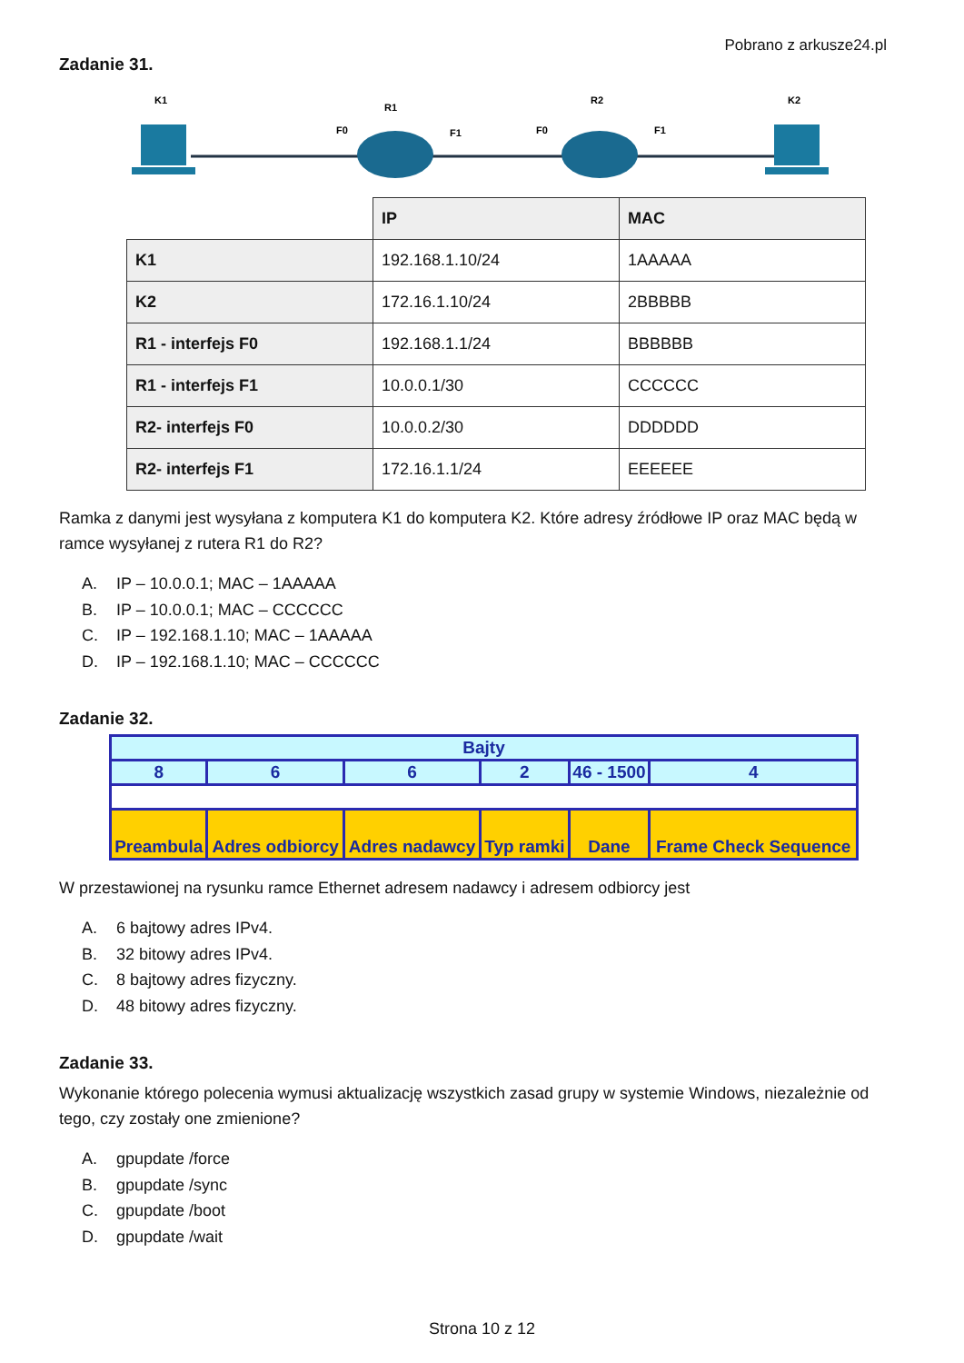Pobrano z arkusze24.pl
Zadanie 31.
K1
R1
R2
K2
F0
F1
F0
F1
| | IP | MAC |
| K1 | 192.168.1.10/24 | 1AAAAA |
| K2 | 172.16.1.10/24 | 2BBBBB |
| R1 - interfejs F0 | 192.168.1.1/24 | BBBBBB |
| R1 - interfejs F1 | 10.0.0.1/30 | CCCCCC |
| R2- interfejs F0 | 10.0.0.2/30 | DDDDDD |
| R2- interfejs F1 | 172.16.1.1/24 | EEEEEE |
Ramka z danymi jest wysyłana z komputera K1 do komputera K2. Które adresy źródłowe IP oraz MAC będą w ramce wysyłanej z rutera R1 do R2?
A. IP – 10.0.0.1; MAC – 1AAAAA
B. IP – 10.0.0.1; MAC – CCCCCC
C. IP – 192.168.1.10; MAC – 1AAAAA
D. IP – 192.168.1.10; MAC – CCCCCC
Zadanie 32.
| Bajty | | | | | |
| 8 | 6 | 6 | 2 | 46 - 1500 | 4 |
| Preambula | Adres odbiorcy | Adres nadawcy | Typ ramki | Dane | Frame Check Sequence |
W przestawionej na rysunku ramce Ethernet adresem nadawcy i adresem odbiorcy jest
A. 6 bajtowy adres IPv4.
B. 32 bitowy adres IPv4.
C. 8 bajtowy adres fizyczny.
D. 48 bitowy adres fizyczny.
Zadanie 33.
Wykonanie którego polecenia wymusi aktualizację wszystkich zasad grupy w systemie Windows, niezależnie od tego, czy zostały one zmienione?
A. gpupdate /force
B. gpupdate /sync
C. gpupdate /boot
D. gpupdate /wait
Strona 10 z 12